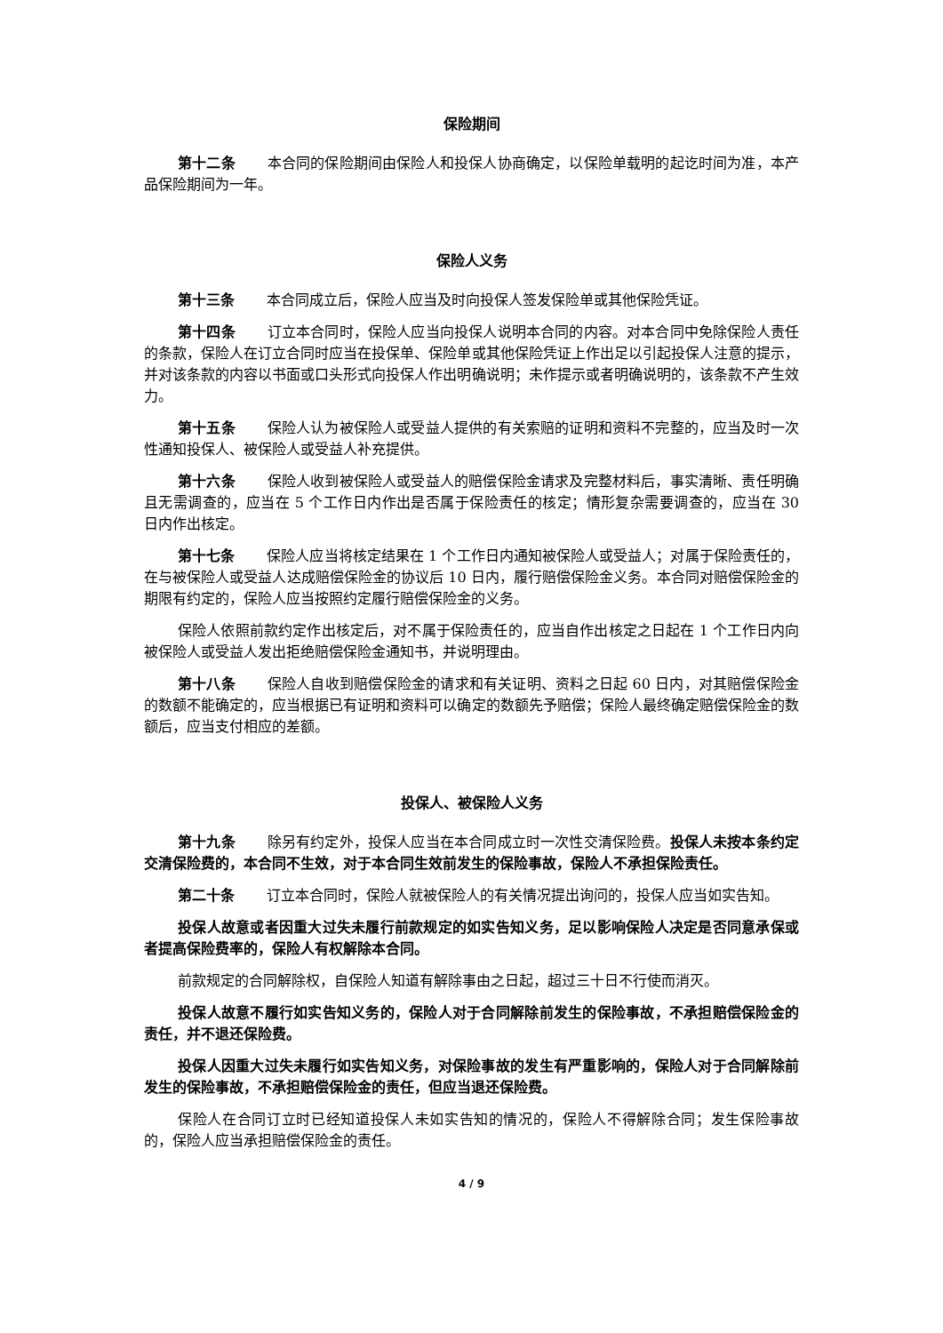保险期间
第十二条 本合同的保险期间由保险人和投保人协商确定，以保险单载明的起讫时间为准，本产品保险期间为一年。
保险人义务
第十三条 本合同成立后，保险人应当及时向投保人签发保险单或其他保险凭证。
第十四条 订立本合同时，保险人应当向投保人说明本合同的内容。对本合同中免除保险人责任的条款，保险人在订立合同时应当在投保单、保险单或其他保险凭证上作出足以引起投保人注意的提示，并对该条款的内容以书面或口头形式向投保人作出明确说明；未作提示或者明确说明的，该条款不产生效力。
第十五条 保险人认为被保险人或受益人提供的有关索赔的证明和资料不完整的，应当及时一次性通知投保人、被保险人或受益人补充提供。
第十六条 保险人收到被保险人或受益人的赔偿保险金请求及完整材料后，事实清晰、责任明确且无需调查的，应当在 5 个工作日内作出是否属于保险责任的核定；情形复杂需要调查的，应当在 30 日内作出核定。
第十七条 保险人应当将核定结果在 1 个工作日内通知被保险人或受益人；对属于保险责任的，在与被保险人或受益人达成赔偿保险金的协议后 10 日内，履行赔偿保险金义务。本合同对赔偿保险金的期限有约定的，保险人应当按照约定履行赔偿保险金的义务。
保险人依照前款约定作出核定后，对不属于保险责任的，应当自作出核定之日起在 1 个工作日内向被保险人或受益人发出拒绝赔偿保险金通知书，并说明理由。
第十八条 保险人自收到赔偿保险金的请求和有关证明、资料之日起 60 日内，对其赔偿保险金的数额不能确定的，应当根据已有证明和资料可以确定的数额先予赔偿；保险人最终确定赔偿保险金的数额后，应当支付相应的差额。
投保人、被保险人义务
第十九条 除另有约定外，投保人应当在本合同成立时一次性交清保险费。投保人未按本条约定交清保险费的，本合同不生效，对于本合同生效前发生的保险事故，保险人不承担保险责任。
第二十条 订立本合同时，保险人就被保险人的有关情况提出询问的，投保人应当如实告知。
投保人故意或者因重大过失未履行前款规定的如实告知义务，足以影响保险人决定是否同意承保或者提高保险费率的，保险人有权解除本合同。
前款规定的合同解除权，自保险人知道有解除事由之日起，超过三十日不行使而消灭。
投保人故意不履行如实告知义务的，保险人对于合同解除前发生的保险事故，不承担赔偿保险金的责任，并不退还保险费。
投保人因重大过失未履行如实告知义务，对保险事故的发生有严重影响的，保险人对于合同解除前发生的保险事故，不承担赔偿保险金的责任，但应当退还保险费。
保险人在合同订立时已经知道投保人未如实告知的情况的，保险人不得解除合同；发生保险事故的，保险人应当承担赔偿保险金的责任。
4 / 9